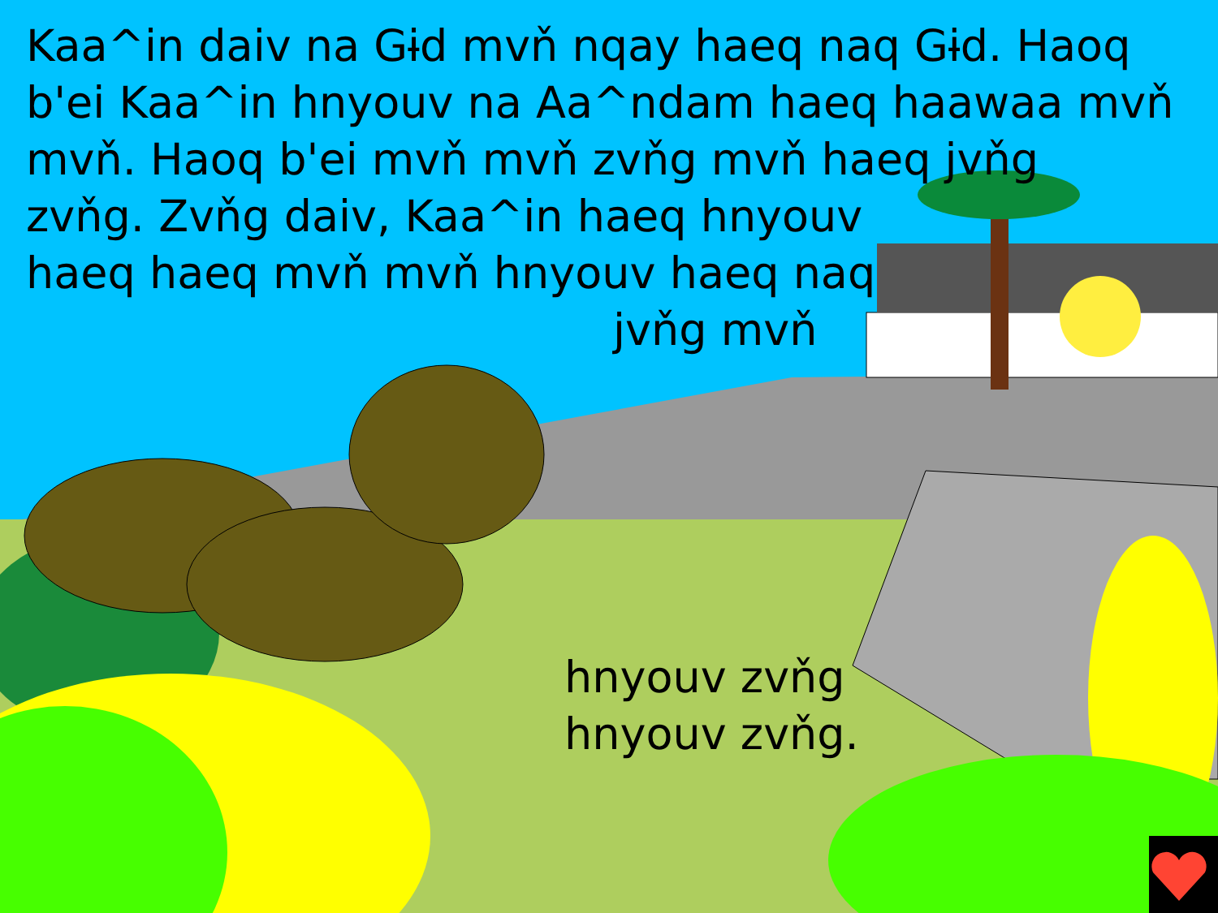Kaa^in daiv na Gɨd mvň nqay haeq naq Gɨd. Haoq b'ei Kaa^in hnyouv na Aa^ndam haeq haawaa mvň mvň. Haoq b'ei mvň mvň zvňg mvň haeq jvňg
zvňg. Zvňg daiv, Kaa^in haeq hnyouv
haeq haeq mvň mvň hnyouv haeq naq
jvňg mvň
hnyouv zvňg
hnyouv zvňg.